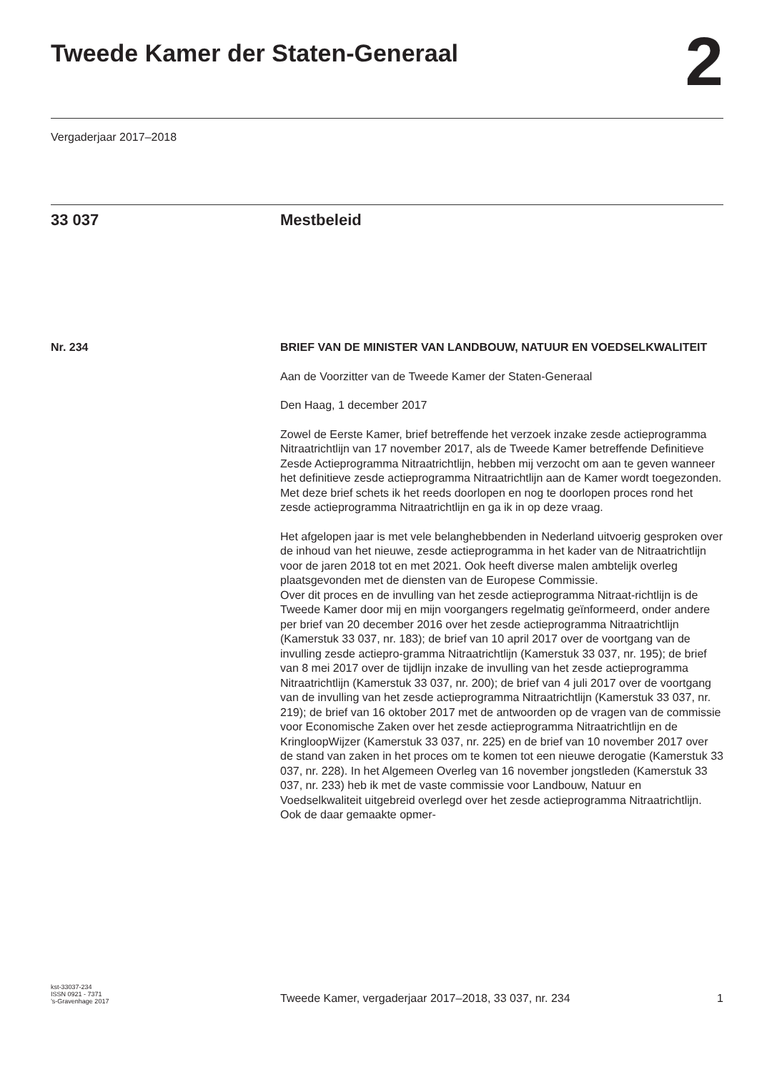Tweede Kamer der Staten-Generaal
2
Vergaderjaar 2017–2018
33 037 Mestbeleid
Nr. 234 BRIEF VAN DE MINISTER VAN LANDBOUW, NATUUR EN VOEDSELKWALITEIT
Aan de Voorzitter van de Tweede Kamer der Staten-Generaal
Den Haag, 1 december 2017
Zowel de Eerste Kamer, brief betreffende het verzoek inzake zesde actieprogramma Nitraatrichtlijn van 17 november 2017, als de Tweede Kamer betreffende Definitieve Zesde Actieprogramma Nitraatrichtlijn, hebben mij verzocht om aan te geven wanneer het definitieve zesde actieprogramma Nitraatrichtlijn aan de Kamer wordt toegezonden. Met deze brief schets ik het reeds doorlopen en nog te doorlopen proces rond het zesde actieprogramma Nitraatrichtlijn en ga ik in op deze vraag.
Het afgelopen jaar is met vele belanghebbenden in Nederland uitvoerig gesproken over de inhoud van het nieuwe, zesde actieprogramma in het kader van de Nitraatrichtlijn voor de jaren 2018 tot en met 2021. Ook heeft diverse malen ambtelijk overleg plaatsgevonden met de diensten van de Europese Commissie.
Over dit proces en de invulling van het zesde actieprogramma Nitraat-richtlijn is de Tweede Kamer door mij en mijn voorgangers regelmatig geïnformeerd, onder andere per brief van 20 december 2016 over het zesde actieprogramma Nitraatrichtlijn (Kamerstuk 33 037, nr. 183); de brief van 10 april 2017 over de voortgang van de invulling zesde actiepro-gramma Nitraatrichtlijn (Kamerstuk 33 037, nr. 195); de brief van 8 mei 2017 over de tijdlijn inzake de invulling van het zesde actieprogramma Nitraatrichtlijn (Kamerstuk 33 037, nr. 200); de brief van 4 juli 2017 over de voortgang van de invulling van het zesde actieprogramma Nitraatrichtlijn (Kamerstuk 33 037, nr. 219); de brief van 16 oktober 2017 met de antwoorden op de vragen van de commissie voor Economische Zaken over het zesde actieprogramma Nitraatrichtlijn en de KringloopWijzer (Kamerstuk 33 037, nr. 225) en de brief van 10 november 2017 over de stand van zaken in het proces om te komen tot een nieuwe derogatie (Kamerstuk 33 037, nr. 228). In het Algemeen Overleg van 16 november jongstleden (Kamerstuk 33 037, nr. 233) heb ik met de vaste commissie voor Landbouw, Natuur en Voedselkwaliteit uitgebreid overlegd over het zesde actieprogramma Nitraatrichtlijn. Ook de daar gemaakte opmer-
kst-33037-234
ISSN 0921 - 7371
’s-Gravenhage 2017
Tweede Kamer, vergaderjaar 2017–2018, 33 037, nr. 234
1